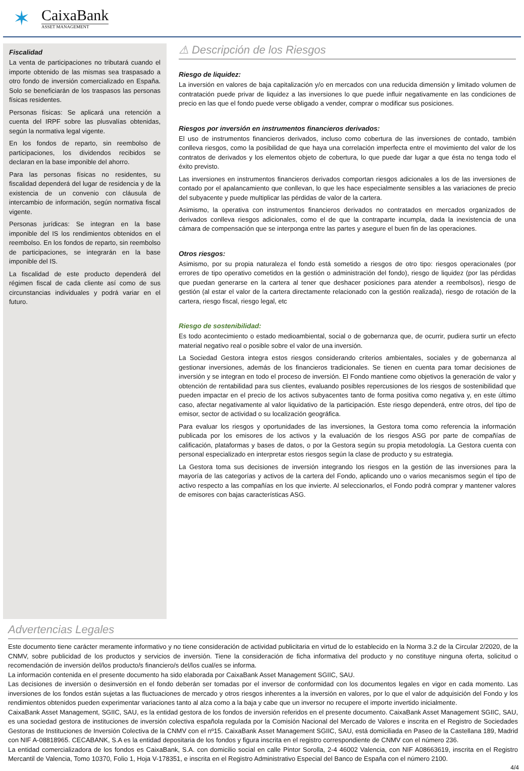✶
CaixaBank
ASSET MANAGEMENT
Fiscalidad
La venta de participaciones no tributará cuando el importe obtenido de las mismas sea traspasado a otro fondo de inversión comercializado en España. Solo se beneficiarán de los traspasos las personas físicas residentes.
Personas físicas: Se aplicará una retención a cuenta del IRPF sobre las plusvalías obtenidas, según la normativa legal vigente.
En los fondos de reparto, sin reembolso de participaciones, los dividendos recibidos se declaran en la base imponible del ahorro.
Para las personas físicas no residentes, su fiscalidad dependerá del lugar de residencia y de la existencia de un convenio con cláusula de intercambio de información, según normativa fiscal vigente.
Personas jurídicas: Se integran en la base imponible del IS los rendimientos obtenidos en el reembolso. En los fondos de reparto, sin reembolso de participaciones, se integrarán en la base imponible del IS.
La fiscalidad de este producto dependerá del régimen fiscal de cada cliente así como de sus circunstancias individuales y podrá variar en el futuro.
⚠ Descripción de los Riesgos
Riesgo de liquidez:
La inversión en valores de baja capitalización y/o en mercados con una reducida dimensión y limitado volumen de contratación puede privar de liquidez a las inversiones lo que puede influir negativamente en las condiciones de precio en las que el fondo puede verse obligado a vender, comprar o modificar sus posiciones.
Riesgos por inversión en instrumentos financieros derivados:
El uso de instrumentos financieros derivados, incluso como cobertura de las inversiones de contado, también conlleva riesgos, como la posibilidad de que haya una correlación imperfecta entre el movimiento del valor de los contratos de derivados y los elementos objeto de cobertura, lo que puede dar lugar a que ésta no tenga todo el éxito previsto.
Las inversiones en instrumentos financieros derivados comportan riesgos adicionales a los de las inversiones de contado por el apalancamiento que conllevan, lo que les hace especialmente sensibles a las variaciones de precio del subyacente y puede multiplicar las pérdidas de valor de la cartera.
Asimismo, la operativa con instrumentos financieros derivados no contratados en mercados organizados de derivados conlleva riesgos adicionales, como el de que la contraparte incumpla, dada la inexistencia de una cámara de compensación que se interponga entre las partes y asegure el buen fin de las operaciones.
Otros riesgos:
Asimismo, por su propia naturaleza el fondo está sometido a riesgos de otro tipo: riesgos operacionales (por errores de tipo operativo cometidos en la gestión o administración del fondo), riesgo de liquidez (por las pérdidas que puedan generarse en la cartera al tener que deshacer posiciones para atender a reembolsos), riesgo de gestión (al estar el valor de la cartera directamente relacionado con la gestión realizada), riesgo de rotación de la cartera, riesgo fiscal, riesgo legal, etc
Riesgo de sostenibilidad:
Es todo acontecimiento o estado medioambiental, social o de gobernanza que, de ocurrir, pudiera surtir un efecto material negativo real o posible sobre el valor de una inversión.
La Sociedad Gestora integra estos riesgos considerando criterios ambientales, sociales y de gobernanza al gestionar inversiones, además de los financieros tradicionales. Se tienen en cuenta para tomar decisiones de inversión y se integran en todo el proceso de inversión. El Fondo mantiene como objetivos la generación de valor y obtención de rentabilidad para sus clientes, evaluando posibles repercusiones de los riesgos de sostenibilidad que pueden impactar en el precio de los activos subyacentes tanto de forma positiva como negativa y, en este último caso, afectar negativamente al valor liquidativo de la participación. Este riesgo dependerá, entre otros, del tipo de emisor, sector de actividad o su localización geográfica.
Para evaluar los riesgos y oportunidades de las inversiones, la Gestora toma como referencia la información publicada por los emisores de los activos y la evaluación de los riesgos ASG por parte de compañías de calificación, plataformas y bases de datos, o por la Gestora según su propia metodología. La Gestora cuenta con personal especializado en interpretar estos riesgos según la clase de producto y su estrategia.
La Gestora toma sus decisiones de inversión integrando los riesgos en la gestión de las inversiones para la mayoría de las categorías y activos de la cartera del Fondo, aplicando uno o varios mecanismos según el tipo de activo respecto a las compañías en los que invierte. Al seleccionarlos, el Fondo podrá comprar y mantener valores de emisores con bajas características ASG.
Advertencias Legales
Este documento tiene carácter meramente informativo y no tiene consideración de actividad publicitaria en virtud de lo establecido en la Norma 3.2 de la Circular 2/2020, de la CNMV, sobre publicidad de los productos y servicios de inversión. Tiene la consideración de ficha informativa del producto y no constituye ninguna oferta, solicitud o recomendación de inversión del/los producto/s financiero/s del/los cual/es se informa.
La información contenida en el presente documento ha sido elaborada por CaixaBank Asset Management SGIIC, SAU.
Las decisiones de inversión o desinversión en el fondo deberán ser tomadas por el inversor de conformidad con los documentos legales en vigor en cada momento. Las inversiones de los fondos están sujetas a las fluctuaciones de mercado y otros riesgos inherentes a la inversión en valores, por lo que el valor de adquisición del Fondo y los rendimientos obtenidos pueden experimentar variaciones tanto al alza como a la baja y cabe que un inversor no recupere el importe invertido inicialmente.
CaixaBank Asset Management, SGIIC, SAU, es la entidad gestora de los fondos de inversión referidos en el presente documento. CaixaBank Asset Management SGIIC, SAU, es una sociedad gestora de instituciones de inversión colectiva española regulada por la Comisión Nacional del Mercado de Valores e inscrita en el Registro de Sociedades Gestoras de Instituciones de Inversión Colectiva de la CNMV con el nº15. CaixaBank Asset Management SGIIC, SAU, está domiciliada en Paseo de la Castellana 189, Madrid con NIF A-08818965. CECABANK, S.A es la entidad depositaria de los fondos y figura inscrita en el registro correspondiente de CNMV con el número 236.
La entidad comercializadora de los fondos es CaixaBank, S.A. con domicilio social en calle Pintor Sorolla, 2-4 46002 Valencia, con NIF A08663619, inscrita en el Registro Mercantil de Valencia, Tomo 10370, Folio 1, Hoja V-178351, e inscrita en el Registro Administrativo Especial del Banco de España con el número 2100.
4/4